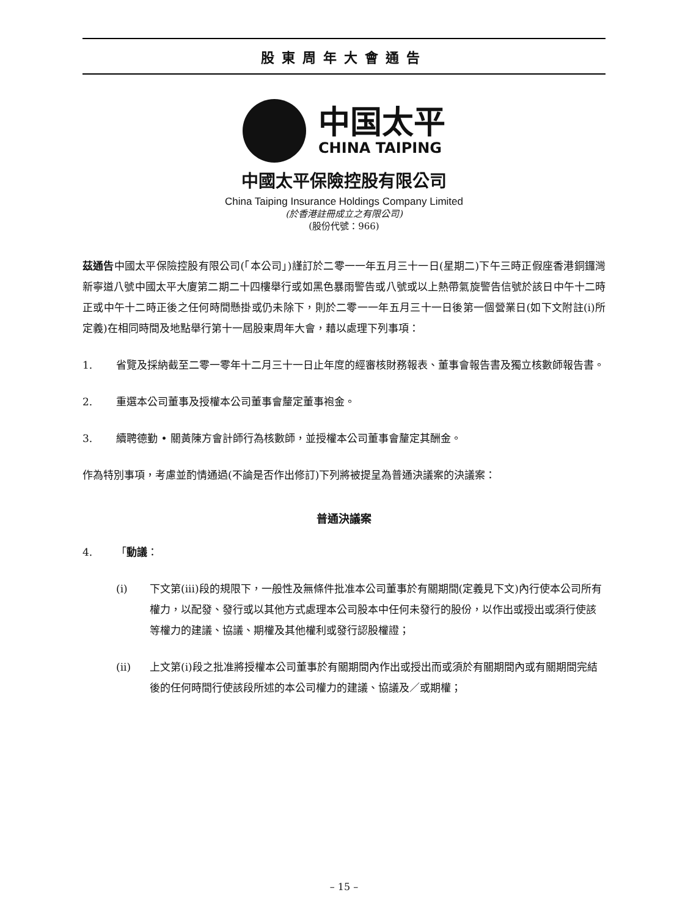股東周年大會通告
中国太平
CHINA TAIPING
中國太平保險控股有限公司
China Taiping Insurance Holdings Company Limited
(於香港註冊成立之有限公司)
(股份代號：966)
茲通告中國太平保險控股有限公司(「本公司」)謹訂於二零一一年五月三十一日(星期二)下午三時正假座香港銅鑼灣新寧道八號中國太平大廈第二期二十四樓舉行或如黑色暴雨警告或八號或以上熱帶氣旋警告信號於該日中午十二時正或中午十二時正後之任何時間懸掛或仍未除下，則於二零一一年五月三十一日後第一個營業日(如下文附註(i)所定義)在相同時間及地點舉行第十一屆股東周年大會，藉以處理下列事項：
1. 省覽及採納截至二零一零年十二月三十一日止年度的經審核財務報表、董事會報告書及獨立核數師報告書。
2. 重選本公司董事及授權本公司董事會釐定董事袍金。
3. 續聘德勤 • 關黃陳方會計師行為核數師，並授權本公司董事會釐定其酬金。
作為特別事項，考慮並酌情通過(不論是否作出修訂)下列將被提呈為普通決議案的決議案：
普通決議案
4. 「動議：
(i) 下文第(iii)段的規限下，一般性及無條件批准本公司董事於有關期間(定義見下文)內行使本公司所有權力，以配發、發行或以其他方式處理本公司股本中任何未發行的股份，以作出或授出或須行使該等權力的建議、協議、期權及其他權利或發行認股權證；
(ii) 上文第(i)段之批准將授權本公司董事於有關期間內作出或授出而或須於有關期間內或有關期間完結後的任何時間行使該段所述的本公司權力的建議、協議及／或期權；
– 15 –